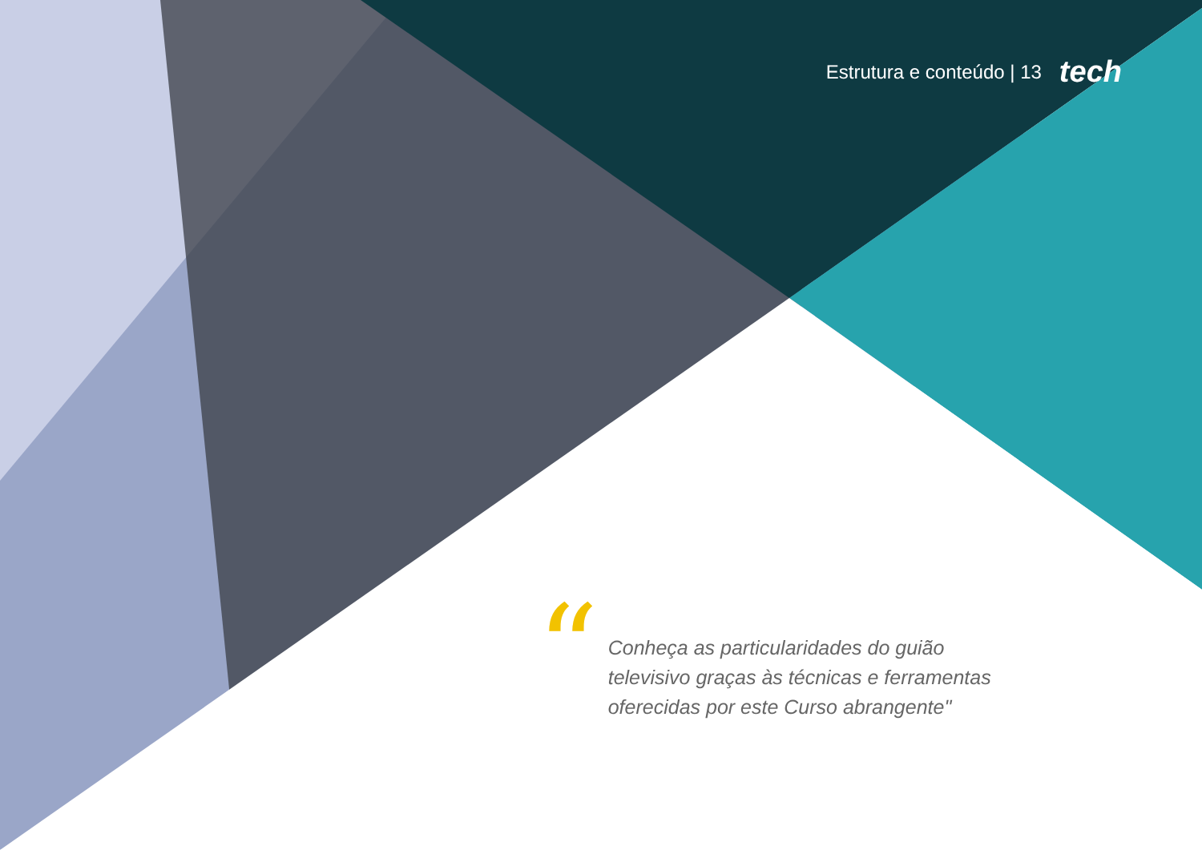Estrutura e conteúdo | 13 tech
“
Conheça as particularidades do guião televisivo graças às técnicas e ferramentas oferecidas por este Curso abrangente"